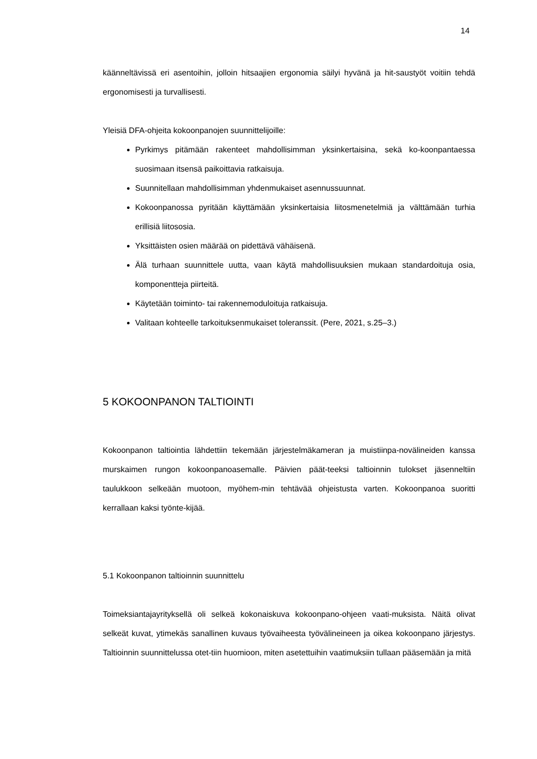14
käänneltävissä eri asentoihin, jolloin hitsaajien ergonomia säilyi hyvänä ja hit-saustyöt voitiin tehdä ergonomisesti ja turvallisesti.
Yleisiä DFA-ohjeita kokoonpanojen suunnittelijoille:
Pyrkimys pitämään rakenteet mahdollisimman yksinkertaisina, sekä ko-koonpantaessa suosimaan itsensä paikoittavia ratkaisuja.
Suunnitellaan mahdollisimman yhdenmukaiset asennussuunnat.
Kokoonpanossa pyritään käyttämään yksinkertaisia liitosmenetelmiä ja välttämään turhia erillisiä liitososia.
Yksittäisten osien määrää on pidettävä vähäisenä.
Älä turhaan suunnittele uutta, vaan käytä mahdollisuuksien mukaan standardoituja osia, komponentteja piirteitä.
Käytetään toiminto- tai rakennemoduloituja ratkaisuja.
Valitaan kohteelle tarkoituksenmukaiset toleranssit. (Pere, 2021, s.25–3.)
5 KOKOONPANON TALTIOINTI
Kokoonpanon taltiointia lähdettiin tekemään järjestelmäkameran ja muistiinpa-novälineiden kanssa murskaimen rungon kokoonpanoasemalle. Päivien päät-teeksi taltioinnin tulokset jäsenneltiin taulukkoon selkeään muotoon, myöhem-min tehtävää ohjeistusta varten. Kokoonpanoa suoritti kerrallaan kaksi työnte-kijää.
5.1 Kokoonpanon taltioinnin suunnittelu
Toimeksiantajayrityksellä oli selkeä kokonaiskuva kokoonpano-ohjeen vaati-muksista. Näitä olivat selkeät kuvat, ytimekäs sanallinen kuvaus työvaiheesta työvälineineen ja oikea kokoonpano järjestys. Taltioinnin suunnittelussa otet-tiin huomioon, miten asetettuihin vaatimuksiin tullaan pääsemään ja mitä